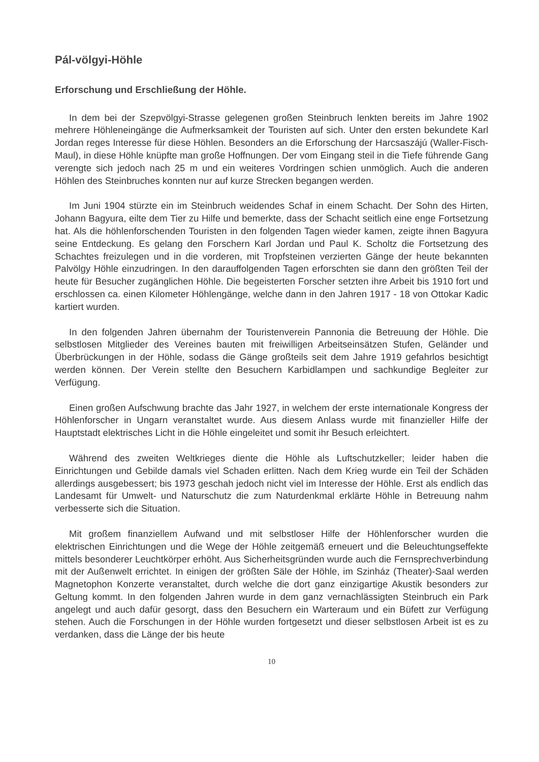Pál-völgyi-Höhle
Erforschung und Erschließung der Höhle.
In dem bei der Szepvölgyi-Strasse gelegenen großen Steinbruch lenkten bereits im Jahre 1902 mehrere Höhleneingänge die Aufmerksamkeit der Touristen auf sich. Unter den ersten bekundete Karl Jordan reges Interesse für diese Höhlen. Besonders an die Erforschung der Harcsaszájú (Waller-Fisch-Maul), in diese Höhle knüpfte man große Hoffnungen. Der vom Eingang steil in die Tiefe führende Gang verengte sich jedoch nach 25 m und ein weiteres Vordringen schien unmöglich. Auch die anderen Höhlen des Steinbruches konnten nur auf kurze Strecken begangen werden.
Im Juni 1904 stürzte ein im Steinbruch weidendes Schaf in einem Schacht. Der Sohn des Hirten, Johann Bagyura, eilte dem Tier zu Hilfe und bemerkte, dass der Schacht seitlich eine enge Fortsetzung hat. Als die höhlenforschenden Touristen in den folgenden Tagen wieder kamen, zeigte ihnen Bagyura seine Entdeckung. Es gelang den Forschern Karl Jordan und Paul K. Scholtz die Fortsetzung des Schachtes freizulegen und in die vorderen, mit Tropfsteinen verzierten Gänge der heute bekannten Palvölgy Höhle einzudringen. In den darauffolgenden Tagen erforschten sie dann den größten Teil der heute für Besucher zugänglichen Höhle. Die begeisterten Forscher setzten ihre Arbeit bis 1910 fort und erschlossen ca. einen Kilometer Höhlengänge, welche dann in den Jahren 1917 - 18 von Ottokar Kadic kartiert wurden.
In den folgenden Jahren übernahm der Touristenverein Pannonia die Betreuung der Höhle. Die selbstlosen Mitglieder des Vereines bauten mit freiwilligen Arbeitseinsätzen Stufen, Geländer und Überbrückungen in der Höhle, sodass die Gänge großteils seit dem Jahre 1919 gefahrlos besichtigt werden können. Der Verein stellte den Besuchern Karbidlampen und sachkundige Begleiter zur Verfügung.
Einen großen Aufschwung brachte das Jahr 1927, in welchem der erste internationale Kongress der Höhlenforscher in Ungarn veranstaltet wurde. Aus diesem Anlass wurde mit finanzieller Hilfe der Hauptstadt elektrisches Licht in die Höhle eingeleitet und somit ihr Besuch erleichtert.
Während des zweiten Weltkrieges diente die Höhle als Luftschutzkeller; leider haben die Einrichtungen und Gebilde damals viel Schaden erlitten. Nach dem Krieg wurde ein Teil der Schäden allerdings ausgebessert; bis 1973 geschah jedoch nicht viel im Interesse der Höhle. Erst als endlich das Landesamt für Umwelt- und Naturschutz die zum Naturdenkmal erklärte Höhle in Betreuung nahm verbesserte sich die Situation.
Mit großem finanziellem Aufwand und mit selbstloser Hilfe der Höhlenforscher wurden die elektrischen Einrichtungen und die Wege der Höhle zeitgemäß erneuert und die Beleuchtungseffekte mittels besonderer Leuchtkörper erhöht. Aus Sicherheitsgründen wurde auch die Fernsprechverbindung mit der Außenwelt errichtet. In einigen der größten Säle der Höhle, im Szinház (Theater)-Saal werden Magnetophon Konzerte veranstaltet, durch welche die dort ganz einzigartige Akustik besonders zur Geltung kommt. In den folgenden Jahren wurde in dem ganz vernachlässigten Steinbruch ein Park angelegt und auch dafür gesorgt, dass den Besuchern ein Warteraum und ein Büfett zur Verfügung stehen. Auch die Forschungen in der Höhle wurden fortgesetzt und dieser selbstlosen Arbeit ist es zu verdanken, dass die Länge der bis heute
10